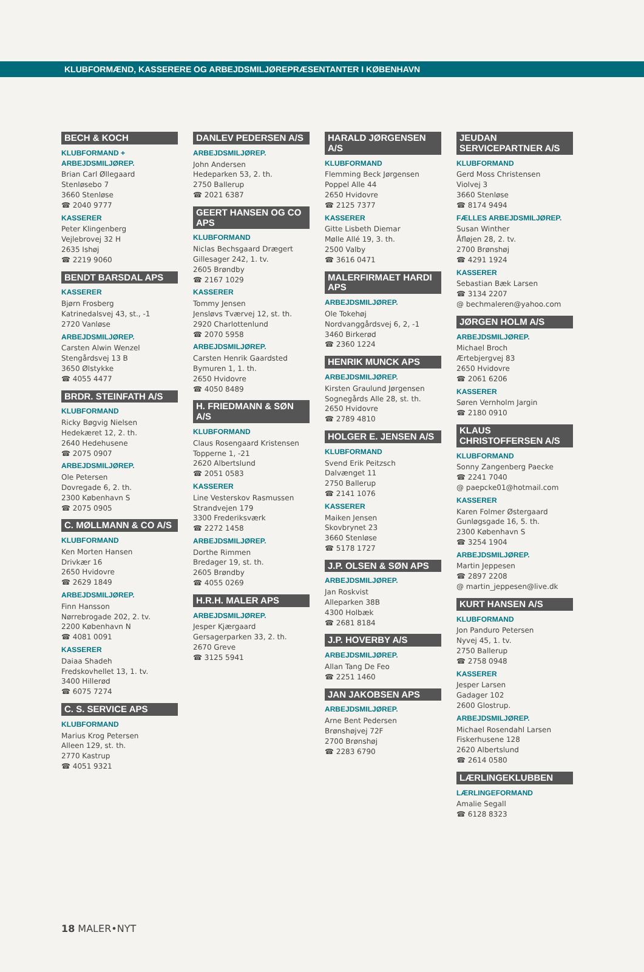KLUBFORMÆND, KASSERERE OG ARBEJDSMILJØREPRÆSENTANTER I KØBENHAVN
BECH & KOCH
KLUBFORMAND + ARBEJDSMILJØREP.
Brian Carl Øllegaard
Stenløsebo 7
3660 Stenløse
☎ 2040 9777
KASSERER
Peter Klingenberg
Vejlebrovej 32 H
2635 Ishøj
☎ 2219 9060
BENDT BARSDAL APS
KASSERER
Bjørn Frosberg
Katrinedalsvej 43, st., -1
2720 Vanløse
ARBEJDSMILJØREP.
Carsten Alwin Wenzel
Stengårdsvej 13 B
3650 Ølstykke
☎ 4055 4477
BRDR. STEINFATH A/S
KLUBFORMAND
Ricky Bøgvig Nielsen
Hedekæret 12, 2. th.
2640 Hedehusene
☎ 2075 0907
ARBEJDSMILJØREP.
Ole Petersen
Dovregade 6, 2. th.
2300 København S
☎ 2075 0905
C. MØLLMANN & CO A/S
KLUBFORMAND
Ken Morten Hansen
Drivkær 16
2650 Hvidovre
☎ 2629 1849
ARBEJDSMILJØREP.
Finn Hansson
Nørrebrogade 202, 2. tv.
2200 København N
☎ 4081 0091
KASSERER
Daiaa Shadeh
Fredskovhellet 13, 1. tv.
3400 Hillerød
☎ 6075 7274
C. S. SERVICE APS
KLUBFORMAND
Marius Krog Petersen
Alleen 129, st. th.
2770 Kastrup
☎ 4051 9321
DANLEV PEDERSEN A/S
ARBEJDSMILJØREP.
John Andersen
Hedeparken 53, 2. th.
2750 Ballerup
☎ 2021 6387
GEERT HANSEN OG CO APS
KLUBFORMAND
Niclas Bechsgaard Drægert
Gillesager 242, 1. tv.
2605 Brøndby
☎ 2167 1029
KASSERER
Tommy Jensen
Jensløvs Tværvej 12, st. th.
2920 Charlottenlund
☎ 2070 5958
ARBEJDSMILJØREP.
Carsten Henrik Gaardsted
Bymuren 1, 1. th.
2650 Hvidovre
☎ 4050 8489
H. FRIEDMANN & SØN A/S
KLUBFORMAND
Claus Rosengaard Kristensen
Topperne 1, -21
2620 Albertslund
☎ 2051 0583
KASSERER
Line Vesterskov Rasmussen
Strandvejen 179
3300 Frederiksværk
☎ 2272 1458
ARBEJDSMILJØREP.
Dorthe Rimmen
Bredager 19, st. th.
2605 Brøndby
☎ 4055 0269
H.R.H. MALER APS
ARBEJDSMILJØREP.
Jesper Kjærgaard
Gersagerparken 33, 2. th.
2670 Greve
☎ 3125 5941
HARALD JØRGENSEN A/S
KLUBFORMAND
Flemming Beck Jørgensen
Poppel Alle 44
2650 Hvidovre
☎ 2125 7377
KASSERER
Gitte Lisbeth Diemar
Mølle Allé 19, 3. th.
2500 Valby
☎ 3616 0471
MALERFIRMAET HARDI APS
ARBEJDSMILJØREP.
Ole Tokehøj
Nordvanggårdsvej 6, 2, -1
3460 Birkerød
☎ 2360 1224
HENRIK MUNCK APS
ARBEJDSMILJØREP.
Kirsten Graulund Jørgensen
Sognegårds Alle 28, st. th.
2650 Hvidovre
☎ 2789 4810
HOLGER E. JENSEN A/S
KLUBFORMAND
Svend Erik Peitzsch
Dalvænget 11
2750 Ballerup
☎ 2141 1076
KASSERER
Maiken Jensen
Skovbrynet 23
3660 Stenløse
☎ 5178 1727
J.P. OLSEN & SØN APS
ARBEJDSMILJØREP.
Jan Roskvist
Alleparken 38B
4300 Holbæk
☎ 2681 8184
J.P. HOVERBY A/S
ARBEJDSMILJØREP.
Allan Tang De Feo
☎ 2251 1460
JAN JAKOBSEN APS
ARBEJDSMILJØREP.
Arne Bent Pedersen
Brønshøjvej 72F
2700 Brønshøj
☎ 2283 6790
JEUDAN SERVICEPARTNER A/S
KLUBFORMAND
Gerd Moss Christensen
Violvej 3
3660 Stenløse
☎ 8174 9494
FÆLLES ARBEJDSMILJØREP.
Susan Winther
Åfløjen 28, 2. tv.
2700 Brønshøj
☎ 4291 1924
KASSERER
Sebastian Bæk Larsen
☎ 3134 2207
@ bechmaleren@yahoo.com
JØRGEN HOLM A/S
ARBEJDSMILJØREP.
Michael Broch
Ærtebjergvej 83
2650 Hvidovre
☎ 2061 6206
KASSERER
Søren Vernholm Jargin
☎ 2180 0910
KLAUS CHRISTOFFERSEN A/S
KLUBFORMAND
Sonny Zangenberg Paecke
☎ 2241 7040
@ paepcke01@hotmail.com
KASSERER
Karen Folmer Østergaard
Gunløgsgade 16, 5. th.
2300 København S
☎ 3254 1904
ARBEJDSMILJØREP.
Martin Jeppesen
☎ 2897 2208
@ martin_jeppesen@live.dk
KURT HANSEN A/S
KLUBFORMAND
Jon Panduro Petersen
Nyvej 45, 1. tv.
2750 Ballerup
☎ 2758 0948
KASSERER
Jesper Larsen
Gadager 102
2600 Glostrup.
ARBEJDSMILJØREP.
Michael Rosendahl Larsen
Fiskerhusene 128
2620 Albertslund
☎ 2614 0580
LÆRLINGEKLUBBEN
LÆRLINGEFORMAND
Amalie Segall
☎ 6128 8323
18 MALER•NYT